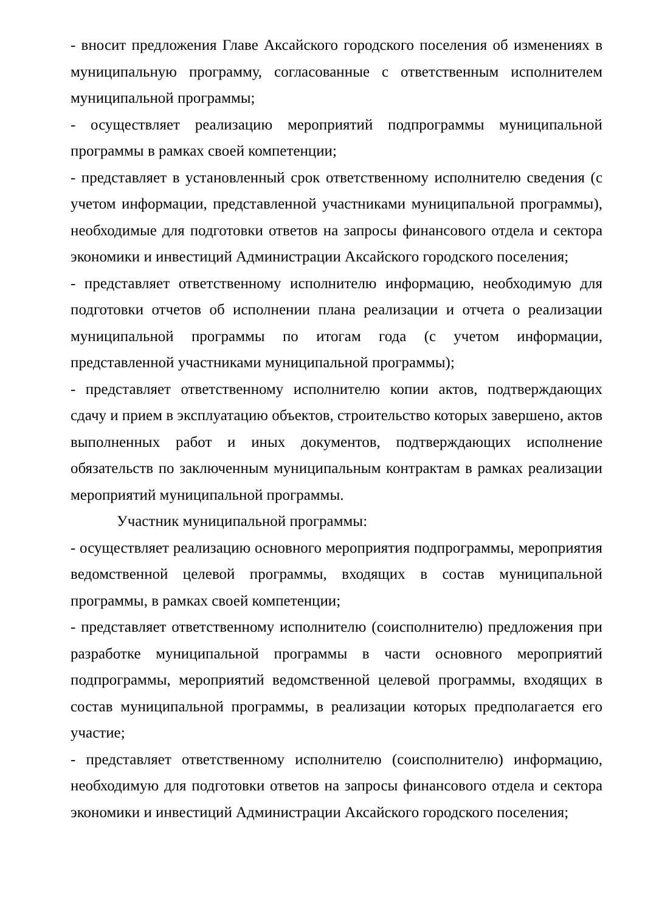- вносит предложения Главе Аксайского городского поселения об изменениях в муниципальную программу, согласованные с ответственным исполнителем муниципальной программы;
- осуществляет реализацию мероприятий подпрограммы муниципальной программы в рамках своей компетенции;
- представляет в установленный срок ответственному исполнителю сведения (с учетом информации, представленной участниками муниципальной программы), необходимые для подготовки ответов на запросы финансового отдела и сектора экономики и инвестиций Администрации Аксайского городского поселения;
- представляет ответственному исполнителю информацию, необходимую для подготовки отчетов об исполнении плана реализации и отчета о реализации муниципальной программы по итогам года (с учетом информации, представленной участниками муниципальной программы);
- представляет ответственному исполнителю копии актов, подтверждающих сдачу и прием в эксплуатацию объектов, строительство которых завершено, актов выполненных работ и иных документов, подтверждающих исполнение обязательств по заключенным муниципальным контрактам в рамках реализации мероприятий муниципальной программы.
Участник муниципальной программы:
- осуществляет реализацию основного мероприятия подпрограммы, мероприятия ведомственной целевой программы, входящих в состав муниципальной программы, в рамках своей компетенции;
- представляет ответственному исполнителю (соисполнителю) предложения при разработке муниципальной программы в части основного мероприятий подпрограммы, мероприятий ведомственной целевой программы, входящих в состав муниципальной программы, в реализации которых предполагается его участие;
- представляет ответственному исполнителю (соисполнителю) информацию, необходимую для подготовки ответов на запросы финансового отдела и сектора экономики и инвестиций Администрации Аксайского городского поселения;